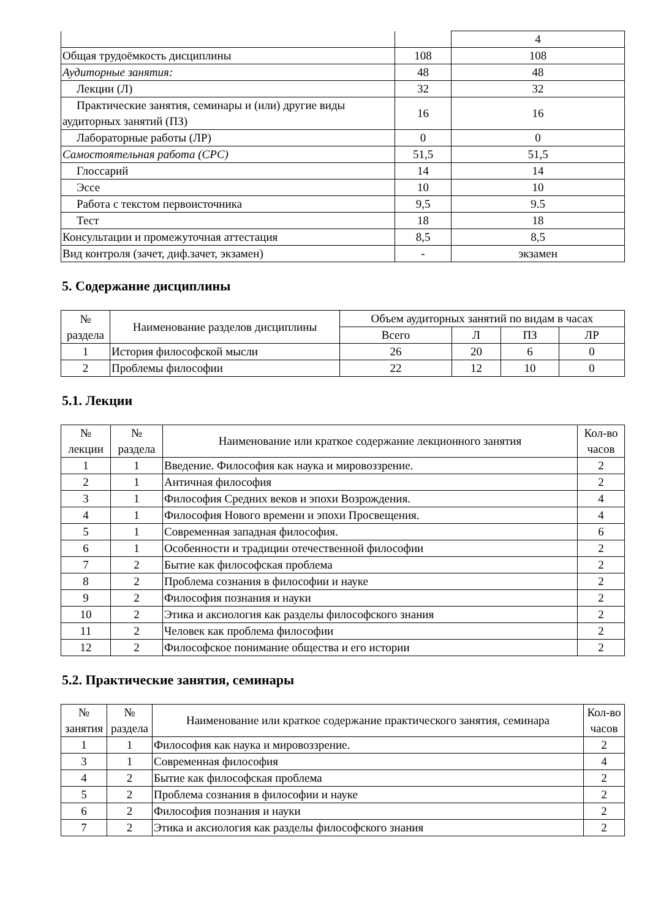| | | 4 |
| Общая трудоёмкость дисциплины | 108 | 108 |
| Аудиторные занятия: | 48 | 48 |
| Лекции (Л) | 32 | 32 |
| Практические занятия, семинары и (или) другие виды аудиторных занятий (ПЗ) | 16 | 16 |
| Лабораторные работы (ЛР) | 0 | 0 |
| Самостоятельная работа (СРС) | 51,5 | 51,5 |
| Глоссарий | 14 | 14 |
| Эссе | 10 | 10 |
| Работа с текстом первоисточника | 9,5 | 9.5 |
| Тест | 18 | 18 |
| Консультации и промежуточная аттестация | 8,5 | 8,5 |
| Вид контроля (зачет, диф.зачет, экзамен) | - | экзамен |
5. Содержание дисциплины
| № раздела | Наименование разделов дисциплины | Объем аудиторных занятий по видам в часах | | | |
| --- | --- | --- | --- | --- | --- |
| | | Всего | Л | ПЗ | ЛР |
| 1 | История философской мысли | 26 | 20 | 6 | 0 |
| 2 | Проблемы философии | 22 | 12 | 10 | 0 |
5.1. Лекции
| № лекции | № раздела | Наименование или краткое содержание лекционного занятия | Кол-во часов |
| --- | --- | --- | --- |
| 1 | 1 | Введение. Философия как наука и мировоззрение. | 2 |
| 2 | 1 | Античная философия | 2 |
| 3 | 1 | Философия Средних веков и эпохи Возрождения. | 4 |
| 4 | 1 | Философия Нового времени и эпохи Просвещения. | 4 |
| 5 | 1 | Современная западная философия. | 6 |
| 6 | 1 | Особенности и традиции отечественной философии | 2 |
| 7 | 2 | Бытие как философская проблема | 2 |
| 8 | 2 | Проблема сознания в философии и науке | 2 |
| 9 | 2 | Философия познания и науки | 2 |
| 10 | 2 | Этика и аксиология как разделы философского знания | 2 |
| 11 | 2 | Человек как проблема философии | 2 |
| 12 | 2 | Философское понимание общества и его истории | 2 |
5.2. Практические занятия, семинары
| № занятия | № раздела | Наименование или краткое содержание практического занятия, семинара | Кол-во часов |
| --- | --- | --- | --- |
| 1 | 1 | Философия как наука и мировоззрение. | 2 |
| 3 | 1 | Современная философия | 4 |
| 4 | 2 | Бытие как философская проблема | 2 |
| 5 | 2 | Проблема сознания в философии и науке | 2 |
| 6 | 2 | Философия познания и науки | 2 |
| 7 | 2 | Этика и аксиология как разделы философского знания | 2 |